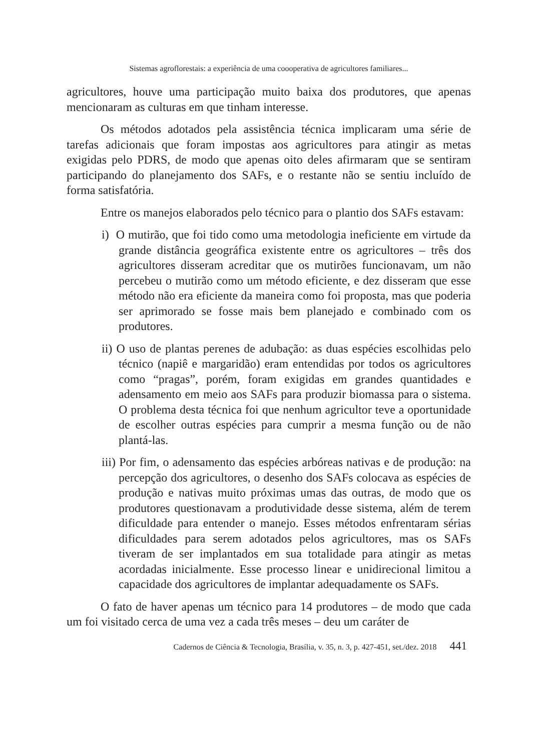Sistemas agroflorestais: a experiência de uma coooperativa de agricultores familiares...
agricultores, houve uma participação muito baixa dos produtores, que apenas mencionaram as culturas em que tinham interesse.
Os métodos adotados pela assistência técnica implicaram uma série de tarefas adicionais que foram impostas aos agricultores para atingir as metas exigidas pelo PDRS, de modo que apenas oito deles afirmaram que se sentiram participando do planejamento dos SAFs, e o restante não se sentiu incluído de forma satisfatória.
Entre os manejos elaborados pelo técnico para o plantio dos SAFs estavam:
i) O mutirão, que foi tido como uma metodologia ineficiente em virtude da grande distância geográfica existente entre os agricultores – três dos agricultores disseram acreditar que os mutirões funcionavam, um não percebeu o mutirão como um método eficiente, e dez disseram que esse método não era eficiente da maneira como foi proposta, mas que poderia ser aprimorado se fosse mais bem planejado e combinado com os produtores.
ii) O uso de plantas perenes de adubação: as duas espécies escolhidas pelo técnico (napiê e margaridão) eram entendidas por todos os agricultores como “pragas”, porém, foram exigidas em grandes quantidades e adensamento em meio aos SAFs para produzir biomassa para o sistema. O problema desta técnica foi que nenhum agricultor teve a oportunidade de escolher outras espécies para cumprir a mesma função ou de não plantá-las.
iii) Por fim, o adensamento das espécies arbóreas nativas e de produção: na percepção dos agricultores, o desenho dos SAFs colocava as espécies de produção e nativas muito próximas umas das outras, de modo que os produtores questionavam a produtividade desse sistema, além de terem dificuldade para entender o manejo. Esses métodos enfrentaram sérias dificuldades para serem adotados pelos agricultores, mas os SAFs tiveram de ser implantados em sua totalidade para atingir as metas acordadas inicialmente. Esse processo linear e unidirecional limitou a capacidade dos agricultores de implantar adequadamente os SAFs.
O fato de haver apenas um técnico para 14 produtores – de modo que cada um foi visitado cerca de uma vez a cada três meses – deu um caráter de
Cadernos de Ciência & Tecnologia, Brasília, v. 35, n. 3, p. 427-451, set./dez. 2018 441